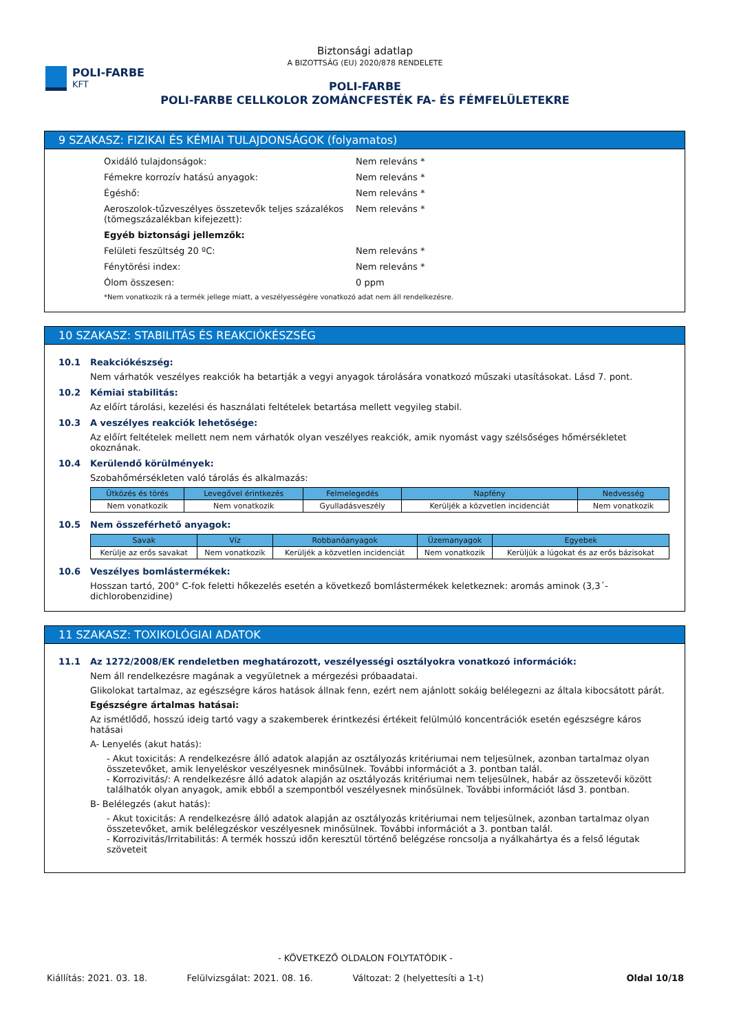POLI-FARBE
KFT
Biztonsági adatlap
A BIZOTTSÁG (EU) 2020/878 RENDELETE
POLI-FARBE
POLI-FARBE CELLKOLOR ZOMÁNCFESTÉK FA- ÉS FÉMFELÜLETEKRE
9 SZAKASZ: FIZIKAI ÉS KÉMIAI TULAJDONSÁGOK (folyamatos)
Oxidáló tulajdonságok: Nem releváns *
Fémekre korrozív hatású anyagok: Nem releváns *
Égéshő: Nem releváns *
Aeroszolok-tűzveszélyes összetevők teljes százalékos (tömegszázalékban kifejezett):
Nem releváns *
Egyéb biztonsági jellemzők:
Felületi feszültség 20 ºC: Nem releváns *
Fénytörési index: Nem releváns *
Ólom összesen: 0 ppm
*Nem vonatkozik rá a termék jellege miatt, a veszélyességére vonatkozó adat nem áll rendelkezésre.
10 SZAKASZ: STABILITÁS ÉS REAKCIÓKÉSZSÉG
10.1 Reakciókészség:
Nem várhatók veszélyes reakciók ha betartják a vegyi anyagok tárolására vonatkozó műszaki utasításokat. Lásd 7. pont.
10.2 Kémiai stabilitás:
Az előírt tárolási, kezelési és használati feltételek betartása mellett vegyileg stabil.
10.3 A veszélyes reakciók lehetősége:
Az előírt feltételek mellett nem nem várhatók olyan veszélyes reakciók, amik nyomást vagy szélsőséges hőmérsékletet okoznának.
10.4 Kerülendő körülmények:
Szobahőmérsékleten való tárolás és alkalmazás:
| Ütközés és törés | Levegővel érintkezés | Felmelegedés | Napfény | Nedvesség |
| --- | --- | --- | --- | --- |
| Nem vonatkozik | Nem vonatkozik | Gyulladásveszély | Kerüljék a közvetlen incidenciát | Nem vonatkozik |
10.5 Nem összeférhető anyagok:
| Savak | Víz | Robbanóanyagok | Üzemanyagok | Egyebek |
| --- | --- | --- | --- | --- |
| Kerülje az erős savakat | Nem vonatkozik | Kerüljék a közvetlen incidenciát | Nem vonatkozik | Kerüljük a lúgokat és az erős bázisokat |
10.6 Veszélyes bomlástermékek:
Hosszan tartó, 200° C-fok feletti hőkezelés esetén a következő bomlástermékek keletkeznek: aromás aminok (3,3´-dichlorobenzidine)
11 SZAKASZ: TOXIKOLÓGIAI ADATOK
11.1 Az 1272/2008/EK rendeletben meghatározott, veszélyességi osztályokra vonatkozó információk:
Nem áll rendelkezésre magának a vegyületnek a mérgezési próbaadatai.
Glikolokat tartalmaz, az egészségre káros hatások állnak fenn, ezért nem ajánlott sokáig belélegezni az általa kibocsátott párát.
Egészségre ártalmas hatásai:
Az ismétlődő, hosszú ideig tartó vagy a szakemberek érintkezési értékeit felülmúló koncentrációk esetén egészségre káros hatásai
A- Lenyelés (akut hatás):
- Akut toxicitás: A rendelkezésre álló adatok alapján az osztályozás kritériumai nem teljesülnek, azonban tartalmaz olyan összetevőket, amik lenyeléskor veszélyesnek minősülnek. További információt a 3. pontban talál.
- Korrozivitás/: A rendelkezésre álló adatok alapján az osztályozás kritériumai nem teljesülnek, habár az összetevői között találhatók olyan anyagok, amik ebből a szempontból veszélyesnek minősülnek. További információt lásd 3. pontban.
B- Belélegzés (akut hatás):
- Akut toxicitás: A rendelkezésre álló adatok alapján az osztályozás kritériumai nem teljesülnek, azonban tartalmaz olyan összetevőket, amik belélegzéskor veszélyesnek minősülnek. További információt a 3. pontban talál.
- Korrozivitás/Irritabilitás: A termék hosszú időn keresztül történő belégzése roncsolja a nyálkahártya és a felső légutak szöveteit
- KÖVETKEZŐ OLDALON FOLYTATÓDIK -
Kiállítás: 2021. 03. 18. Felülvizsgálat: 2021. 08. 16. Változat: 2 (helyettesíti a 1-t) Oldal 10/18